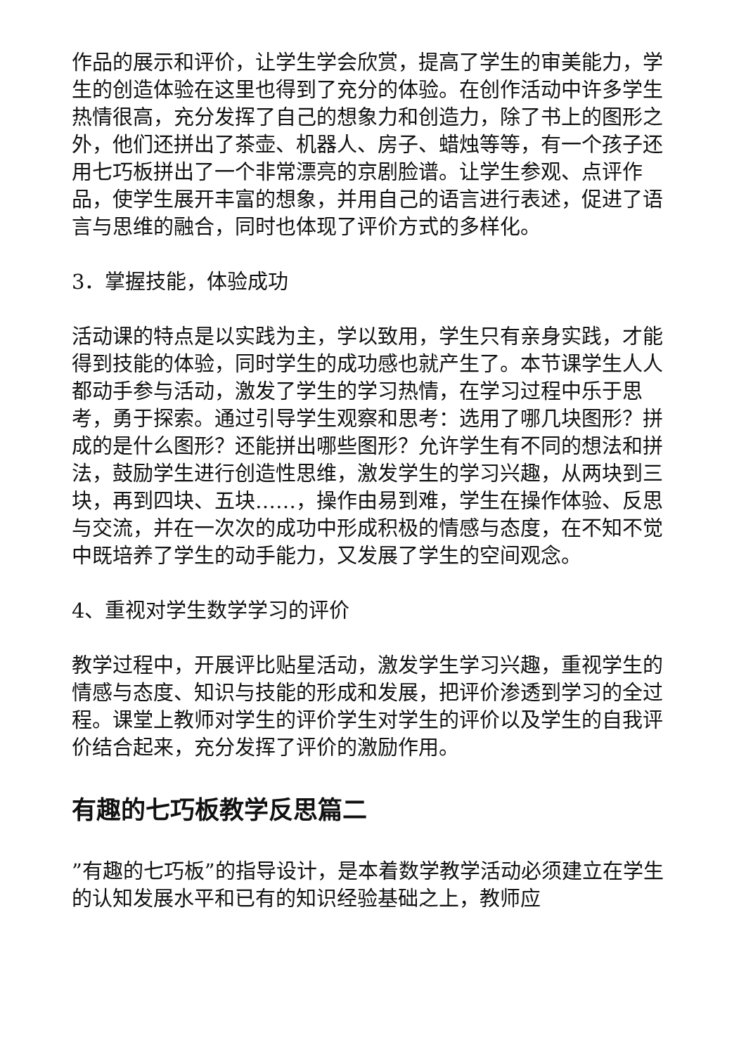作品的展示和评价，让学生学会欣赏，提高了学生的审美能力，学生的创造体验在这里也得到了充分的体验。在创作活动中许多学生热情很高，充分发挥了自己的想象力和创造力，除了书上的图形之外，他们还拼出了茶壶、机器人、房子、蜡烛等等，有一个孩子还用七巧板拼出了一个非常漂亮的京剧脸谱。让学生参观、点评作品，使学生展开丰富的想象，并用自己的语言进行表述，促进了语言与思维的融合，同时也体现了评价方式的多样化。
3．掌握技能，体验成功
活动课的特点是以实践为主，学以致用，学生只有亲身实践，才能得到技能的体验，同时学生的成功感也就产生了。本节课学生人人都动手参与活动，激发了学生的学习热情，在学习过程中乐于思考，勇于探索。通过引导学生观察和思考：选用了哪几块图形？拼成的是什么图形？还能拼出哪些图形？允许学生有不同的想法和拼法，鼓励学生进行创造性思维，激发学生的学习兴趣，从两块到三块，再到四块、五块……，操作由易到难，学生在操作体验、反思与交流，并在一次次的成功中形成积极的情感与态度，在不知不觉中既培养了学生的动手能力，又发展了学生的空间观念。
4、重视对学生数学学习的评价
教学过程中，开展评比贴星活动，激发学生学习兴趣，重视学生的情感与态度、知识与技能的形成和发展，把评价渗透到学习的全过程。课堂上教师对学生的评价学生对学生的评价以及学生的自我评价结合起来，充分发挥了评价的激励作用。
有趣的七巧板教学反思篇二
”有趣的七巧板”的指导设计，是本着数学教学活动必须建立在学生的认知发展水平和已有的知识经验基础之上，教师应